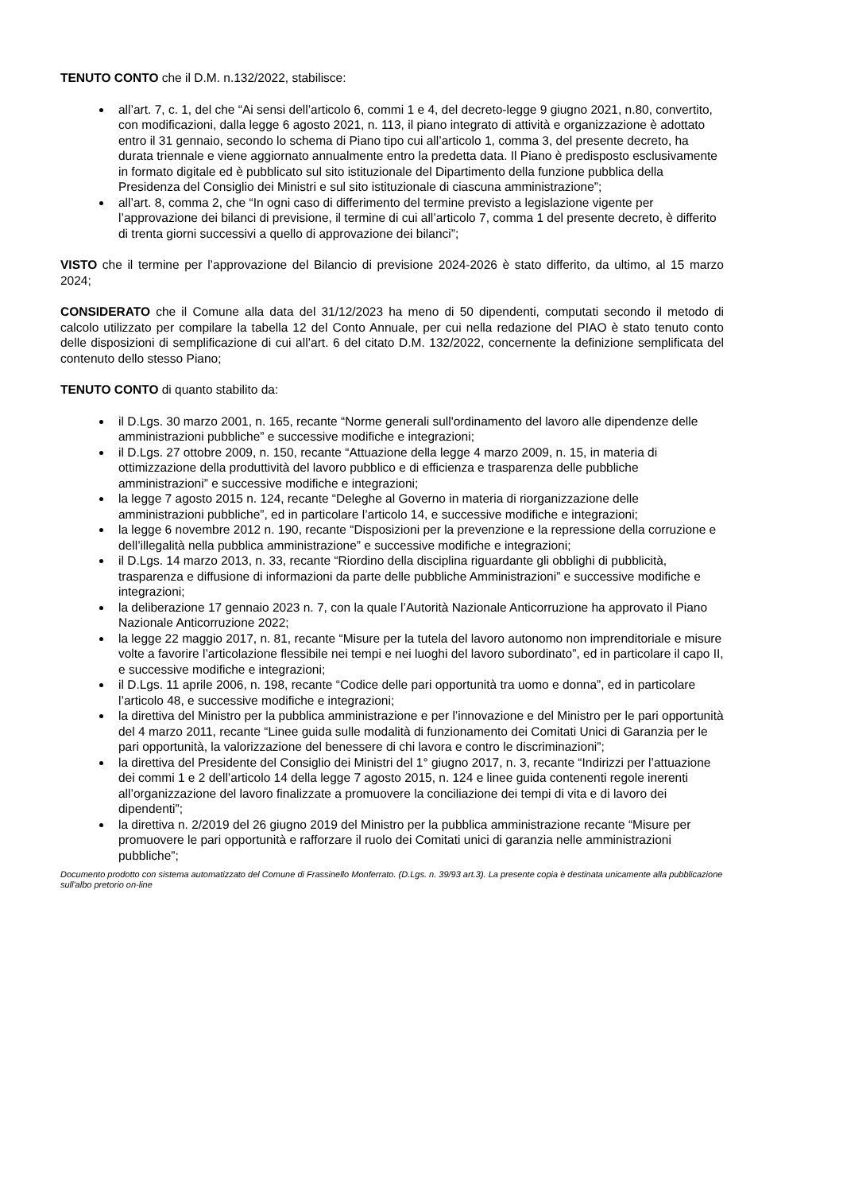TENUTO CONTO che il D.M. n.132/2022, stabilisce:
all’art. 7, c. 1, del che “Ai sensi dell’articolo 6, commi 1 e 4, del decreto-legge 9 giugno 2021, n.80, convertito, con modificazioni, dalla legge 6 agosto 2021, n. 113, il piano integrato di attività e organizzazione è adottato entro il 31 gennaio, secondo lo schema di Piano tipo cui all’articolo 1, comma 3, del presente decreto, ha durata triennale e viene aggiornato annualmente entro la predetta data. Il Piano è predisposto esclusivamente in formato digitale ed è pubblicato sul sito istituzionale del Dipartimento della funzione pubblica della Presidenza del Consiglio dei Ministri e sul sito istituzionale di ciascuna amministrazione”;
all’art. 8, comma 2, che “In ogni caso di differimento del termine previsto a legislazione vigente per l’approvazione dei bilanci di previsione, il termine di cui all’articolo 7, comma 1 del presente decreto, è differito di trenta giorni successivi a quello di approvazione dei bilanci”;
VISTO che il termine per l’approvazione del Bilancio di previsione 2024-2026 è stato differito, da ultimo, al 15 marzo 2024;
CONSIDERATO che il Comune alla data del 31/12/2023 ha meno di 50 dipendenti, computati secondo il metodo di calcolo utilizzato per compilare la tabella 12 del Conto Annuale, per cui nella redazione del PIAO è stato tenuto conto delle disposizioni di semplificazione di cui all’art. 6 del citato D.M. 132/2022, concernente la definizione semplificata del contenuto dello stesso Piano;
TENUTO CONTO di quanto stabilito da:
il D.Lgs. 30 marzo 2001, n. 165, recante “Norme generali sull'ordinamento del lavoro alle dipendenze delle amministrazioni pubbliche” e successive modifiche e integrazioni;
il D.Lgs. 27 ottobre 2009, n. 150, recante “Attuazione della legge 4 marzo 2009, n. 15, in materia di ottimizzazione della produttività del lavoro pubblico e di efficienza e trasparenza delle pubbliche amministrazioni” e successive modifiche e integrazioni;
la legge 7 agosto 2015 n. 124, recante “Deleghe al Governo in materia di riorganizzazione delle amministrazioni pubbliche”, ed in particolare l’articolo 14, e successive modifiche e integrazioni;
la legge 6 novembre 2012 n. 190, recante “Disposizioni per la prevenzione e la repressione della corruzione e dell’illegalità nella pubblica amministrazione” e successive modifiche e integrazioni;
il D.Lgs. 14 marzo 2013, n. 33, recante “Riordino della disciplina riguardante gli obblighi di pubblicità, trasparenza e diffusione di informazioni da parte delle pubbliche Amministrazioni” e successive modifiche e integrazioni;
la deliberazione 17 gennaio 2023 n. 7, con la quale l’Autorità Nazionale Anticorruzione ha approvato il Piano Nazionale Anticorruzione 2022;
la legge 22 maggio 2017, n. 81, recante “Misure per la tutela del lavoro autonomo non imprenditoriale e misure volte a favorire l’articolazione flessibile nei tempi e nei luoghi del lavoro subordinato”, ed in particolare il capo II, e successive modifiche e integrazioni;
il D.Lgs. 11 aprile 2006, n. 198, recante “Codice delle pari opportunità tra uomo e donna”, ed in particolare l’articolo 48, e successive modifiche e integrazioni;
la direttiva del Ministro per la pubblica amministrazione e per l’innovazione e del Ministro per le pari opportunità del 4 marzo 2011, recante “Linee guida sulle modalità di funzionamento dei Comitati Unici di Garanzia per le pari opportunità, la valorizzazione del benessere di chi lavora e contro le discriminazioni”;
la direttiva del Presidente del Consiglio dei Ministri del 1° giugno 2017, n. 3, recante “Indirizzi per l’attuazione dei commi 1 e 2 dell’articolo 14 della legge 7 agosto 2015, n. 124 e linee guida contenenti regole inerenti all’organizzazione del lavoro finalizzate a promuovere la conciliazione dei tempi di vita e di lavoro dei dipendenti”;
la direttiva n. 2/2019 del 26 giugno 2019 del Ministro per la pubblica amministrazione recante “Misure per promuovere le pari opportunità e rafforzare il ruolo dei Comitati unici di garanzia nelle amministrazioni pubbliche”;
Documento prodotto con sistema automatizzato del Comune di Frassinello Monferrato. (D.Lgs. n. 39/93 art.3). La presente copia è destinata unicamente alla pubblicazione sull'albo pretorio on-line